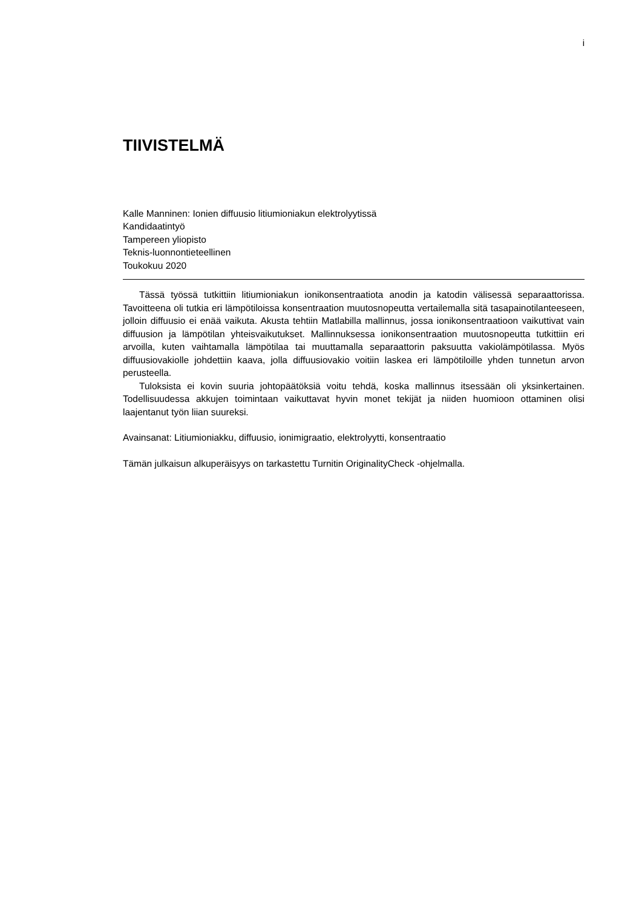i
TIIVISTELMÄ
Kalle Manninen: Ionien diffuusio litiumioniakun elektrolyytissä
Kandidaatintyö
Tampereen yliopisto
Teknis-luonnontieteellinen
Toukokuu 2020
Tässä työssä tutkittiin litiumioniakun ionikonsentraatiota anodin ja katodin välisessä separaattorissa. Tavoitteena oli tutkia eri lämpötiloissa konsentraation muutosnopeutta vertailemalla sitä tasapainotilanteeseen, jolloin diffuusio ei enää vaikuta. Akusta tehtiin Matlabilla mallinnus, jossa ionikonsentraatioon vaikuttivat vain diffuusion ja lämpötilan yhteisvaikutukset. Mallinnuksessa ionikonsentraation muutosnopeutta tutkittiin eri arvoilla, kuten vaihtamalla lämpötilaa tai muuttamalla separaattorin paksuutta vakiolämpötilassa. Myös diffuusiovakiolle johdettiin kaava, jolla diffuusiovakio voitiin laskea eri lämpötiloille yhden tunnetun arvon perusteella.
Tuloksista ei kovin suuria johtopäätöksiä voitu tehdä, koska mallinnus itsessään oli yksinkertainen. Todellisuudessa akkujen toimintaan vaikuttavat hyvin monet tekijät ja niiden huomioon ottaminen olisi laajentanut työn liian suureksi.
Avainsanat: Litiumioniakku, diffuusio, ionimigraatio, elektrolyytti, konsentraatio
Tämän julkaisun alkuperäisyys on tarkastettu Turnitin OriginalityCheck -ohjelmalla.